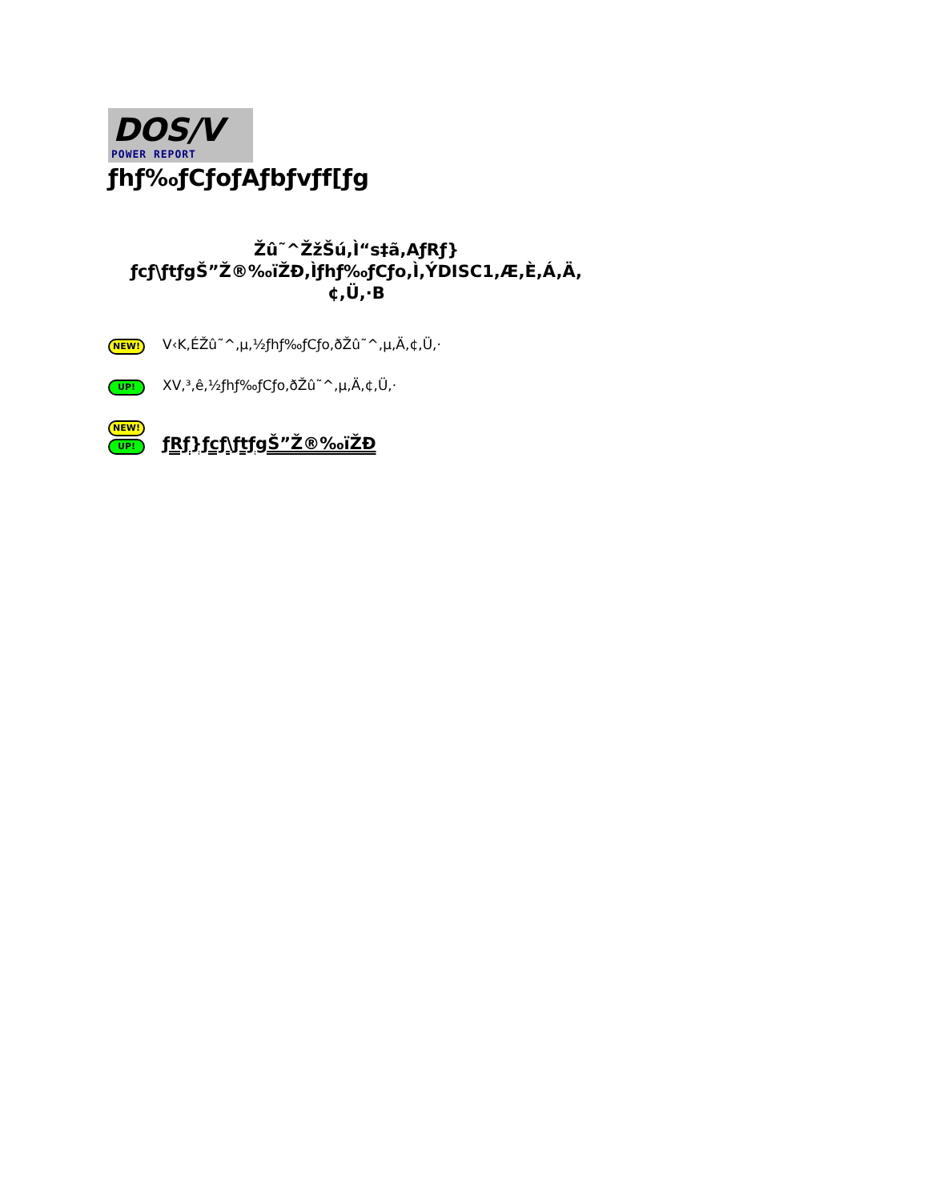DOS/V
POWER REPORT
ƒhƒ‰ƒCƒoƒAƒbƒvƒf[ƒg
Žû˜^ŽžŠú,Ì“s‡ã,AƒRƒ}ƒcƒ\ƒtƒgŠ”Ž®‰ïŽÐ,Ìƒhƒ‰ƒCƒo,Ì,ÝDISC1,Æ,È,Á,Ä,¢,Ü,·B
NEW!
V‹K,ÉŽû˜^,µ,½ƒhƒ‰ƒCƒo,ðŽû˜^,µ,Ä,¢,Ü,·
UP!
XV,³,ê,½ƒhƒ‰ƒCƒo,ðŽû˜^,µ,Ä,¢,Ü,·
NEW!
UP!
ƒRƒ}ƒcƒ\ƒtƒgŠ”Ž®‰ïŽÐ